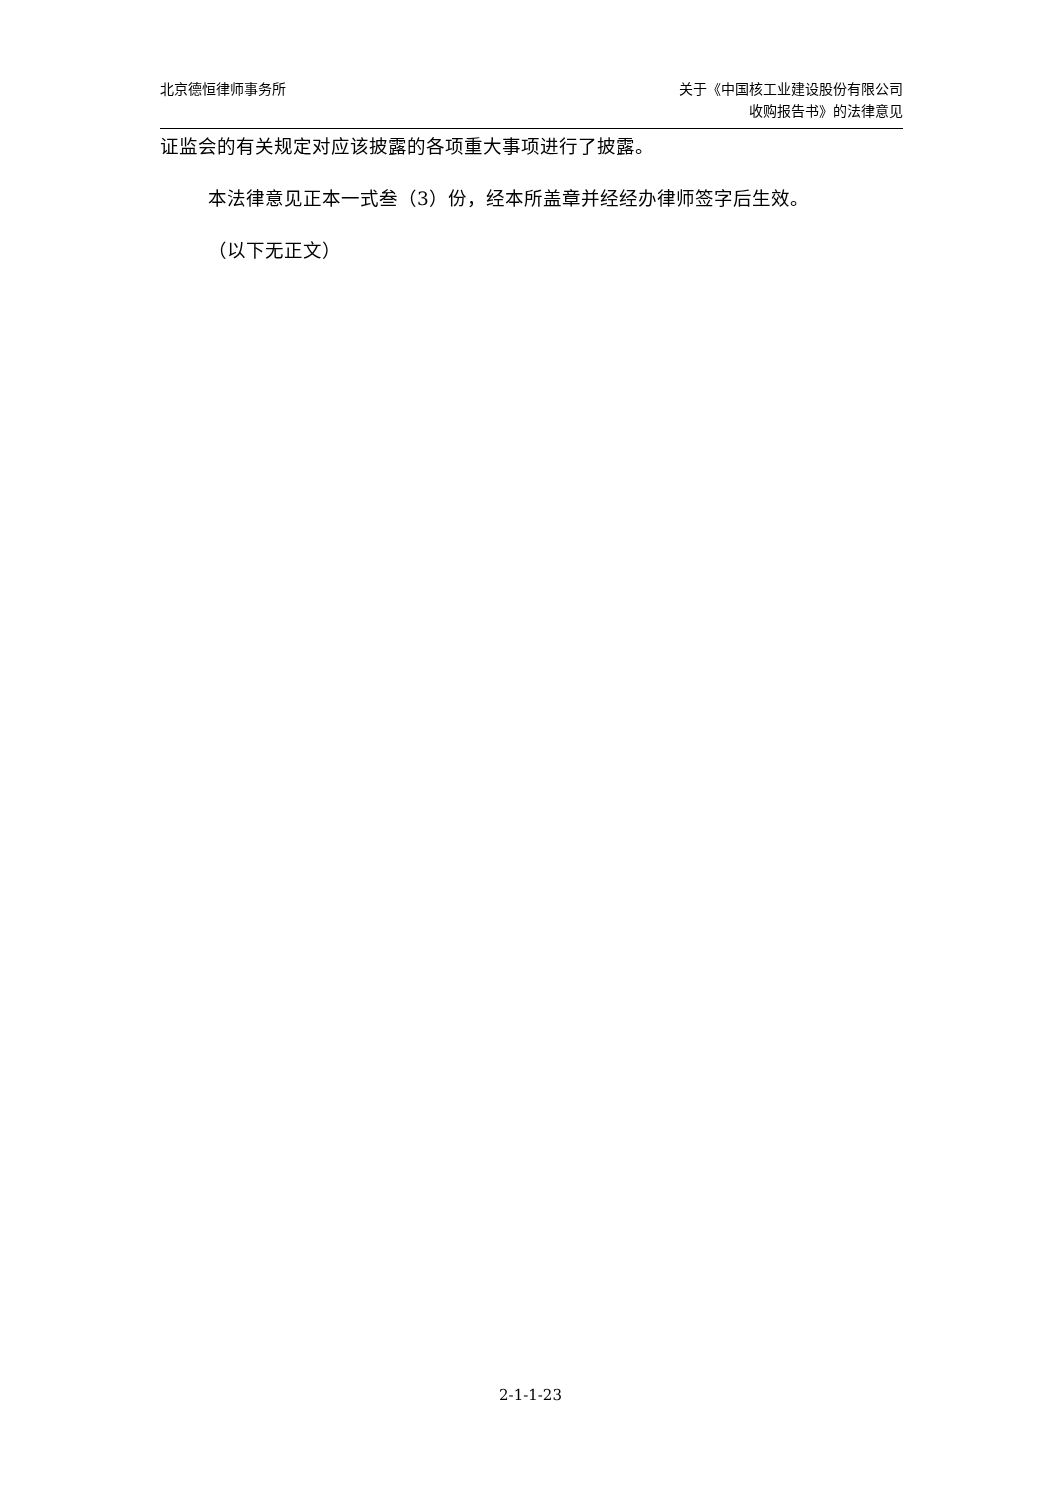北京德恒律师事务所 关于《中国核工业建设股份有限公司
收购报告书》的法律意见
证监会的有关规定对应该披露的各项重大事项进行了披露。
本法律意见正本一式叁（3）份，经本所盖章并经经办律师签字后生效。
（以下无正文）
2-1-1-23